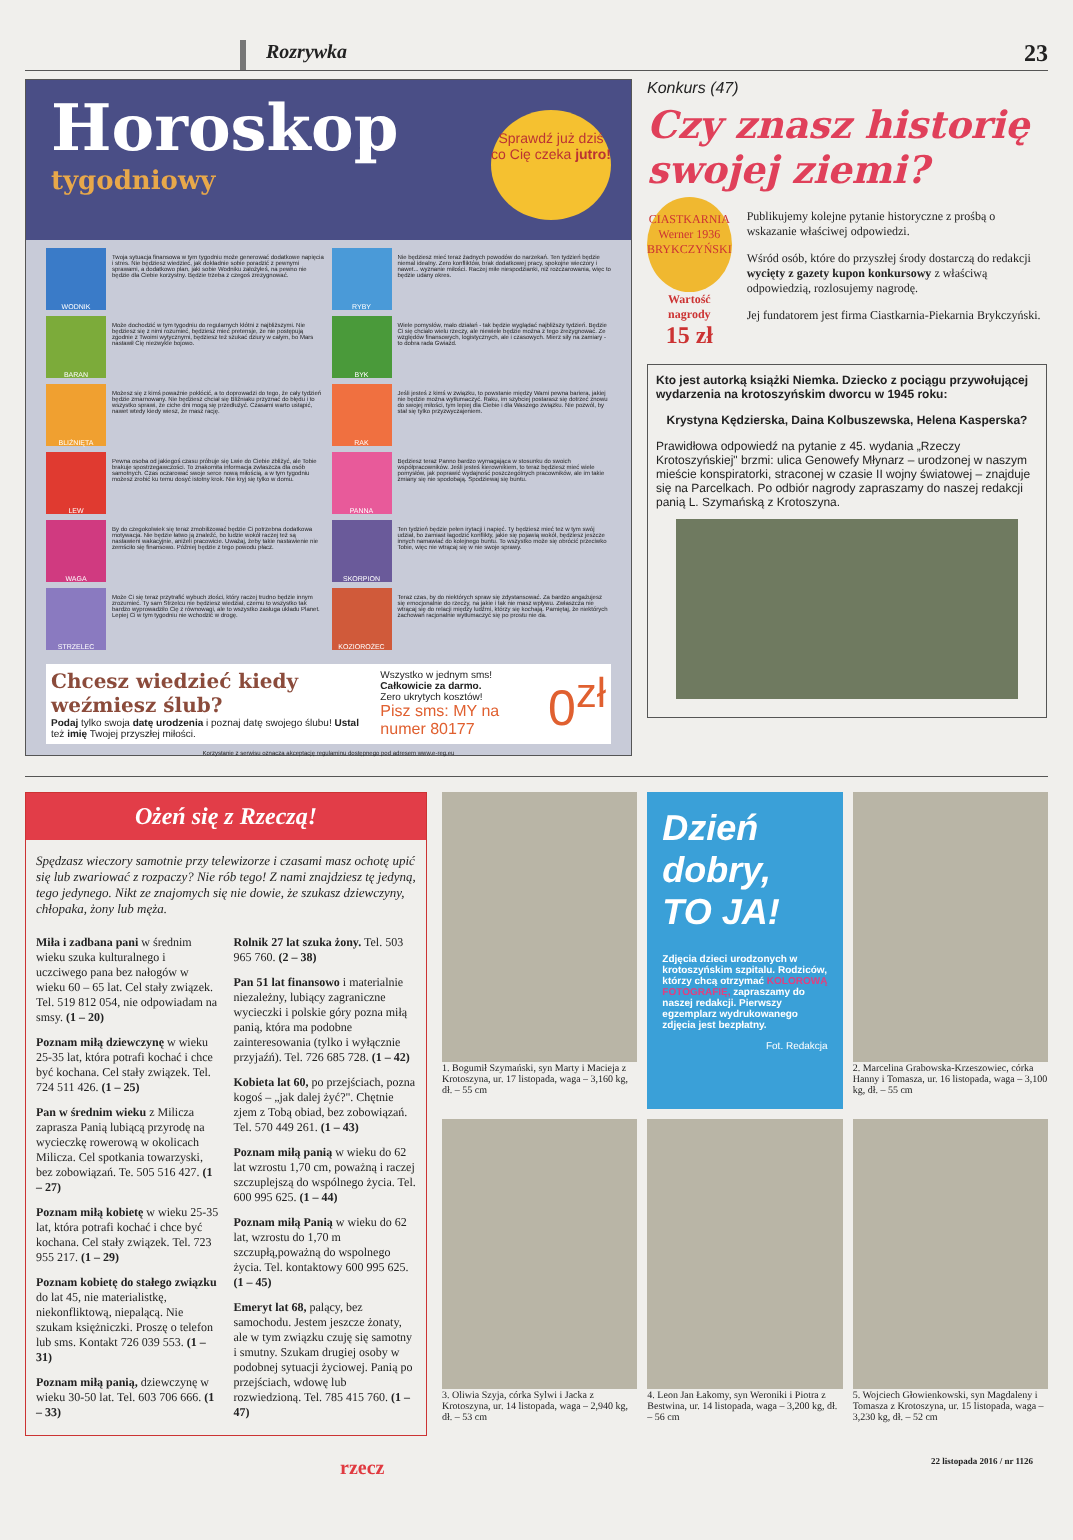Rozrywka 23
Horoskop
tygodniowy
Sprawdź już dziś co Cię czeka jutro!
WODNIK
Twoja sytuacja finansowa w tym tygodniu może generować dodatkowe napięcia i stres. Nie będziesz wiedzieć, jak dokładnie sobie poradzić z pewnymi sprawami, a dodatkowo plan, jaki sobie Wodniku założyłeś, na pewno nie będzie dla Ciebie korzystny. Będzie trzeba z czegoś zrezygnować.
RYBY
Nie będziesz mieć teraz żadnych powodów do narzekań. Ten tydzień będzie niemal idealny. Zero konfliktów, brak dodatkowej pracy, spokojne wieczory i nawet... wyznanie miłości. Raczej miłe niespodzianki, niż rozczarowania, więc to będzie udany okres.
BARAN
Może dochodzić w tym tygodniu do regularnych kłótni z najbliższymi. Nie będziesz się z nimi rozumieć, będziesz mieć pretensje, że nie postępują zgodnie z Twoimi wytycznymi, będziesz też szukać dziury w całym, bo Mars nastawił Cię niezwykle bojowo.
BYK
Wiele pomysłów, mało działań - tak będzie wyglądać najbliższy tydzień. Będzie Ci się chciało wielu rzeczy, ale niewiele będzie można z tego zrezygnować. Ze względów finansowych, logistycznych, ale i czasowych. Mierz siły na zamiary - to dobra rada Gwiazd.
BLIŹNIĘTA
Możesz się z kimś poważnie pokłócić, a to doprowadzi do tego, że cały tydzień będzie zmarnowany. Nie będziesz chciał się Bliźniaku przyznać do błędu i to wszystko sprawi, że ciche dni mogą się przedłużyć. Czasami warto ustąpić, nawet wtedy kiedy wiesz, że masz rację.
RAK
Jeśli jesteś z kimś w związku, to powstanie między Wami pewna bariera, jakiej nie będzie można wytłumaczyć. Raku, im szybciej postarasz się dotrzeć znowu do swojej miłości, tym lepiej dla Ciebie i dla Waszego związku. Nie pozwól, by stał się tylko przyzwyczajeniem.
LEW
Pewna osoba od jakiegoś czasu próbuje się Lwie do Ciebie zbliżyć, ale Tobie brakuje spostrzegawczości. To znakomita informacja zwłaszcza dla osób samotnych. Czas oczarować swoje serce nową miłością, a w tym tygodniu możesz zrobić ku temu dosyć istotny krok. Nie kryj się tylko w domu.
PANNA
Będziesz teraz Panno bardzo wymagająca w stosunku do swoich współpracowników. Jeśli jesteś kierownikiem, to teraz będziesz mieć wiele pomysłów, jak poprawić wydajność poszczególnych pracowników, ale im takie zmiany się nie spodobają. Spodziewaj się buntu.
WAGA
By do czegokolwiek się teraz zmobilizować będzie Ci potrzebna dodatkowa motywacja. Nie będzie łatwo ją znaleźć, bo ludzie wokół raczej też są nastawieni wakacyjnie, aniżeli pracowicie. Uważaj, żeby takie nastawienie nie zemściło się finansowo. Później będzie z tego powodu płacz.
SKORPION
Ten tydzień będzie pełen irytacji i napięć. Ty będziesz mieć tez w tym swój udział, bo zamiast łagodzić konflikty, jakie się pojawią wokół, będziesz jeszcze innych namawiać do kolejnego buntu. To wszystko może się obrócić przeciwko Tobie, więc nie wtrącaj się w nie swoje sprawy.
STRZELEC
Może Ci się teraz przytrafić wybuch złości, który raczej trudno będzie innym zrozumieć. Ty sam Strzelcu nie będziesz wiedział, czemu to wszystko tak bardzo wyprowadziło Cię z równowagi, ale to wszystko zasługa układu Planet. Lepiej Ci w tym tygodniu nie wchodzić w drogę.
KOZIOROŻEC
Teraz czas, by do niektórych spraw się zdystansować. Za bardzo angażujesz się emocjonalnie do rzeczy, na jakie i tak nie masz wpływu. Zwłaszcza nie wtrącaj się do relacji między ludźmi, którzy się kochają. Pamiętaj, że niektórych zachowań racjonalnie wytłumaczyć się po prostu nie da.
Chcesz wiedzieć kiedy weźmiesz ślub?
Podaj tylko swoja datę urodzenia i poznaj datę swojego ślubu! Ustal też imię Twojej przyszłej miłości.
Wszystko w jednym sms!
Całkowicie za darmo.
Zero ukrytych kosztów!
Pisz sms: MY na numer 80177
0<sup>zł</sup>
Korzystanie z serwisu oznacza akceptację regulaminu dostępnego pod adresem www.e-reg.eu
Konkurs (47)
Czy znasz historię swojej ziemi?
CIASTKARNIA Werner 1936 BRYKCZYŃSKI
Wartość nagrody
15 zł
Publikujemy kolejne pytanie historyczne z prośbą o wskazanie właściwej odpowiedzi.
Wśród osób, które do przyszłej środy dostarczą do redakcji wycięty z gazety kupon konkursowy z właściwą odpowiedzią, rozlosujemy nagrodę.
Jej fundatorem jest firma Ciastkarnia-Piekarnia Brykczyński.
Kto jest autorką książki Niemka. Dziecko z pociągu przywołującej wydarzenia na krotoszyńskim dworcu w 1945 roku:
Krystyna Kędzierska, Daina Kolbuszewska, Helena Kasperska?
Prawidłowa odpowiedź na pytanie z 45. wydania „Rzeczy Krotoszyńskiej" brzmi: ulica Genowefy Młynarz – urodzonej w naszym mieście konspiratorki, straconej w czasie II wojny światowej – znajduje się na Parcelkach. Po odbiór nagrody zapraszamy do naszej redakcji panią L. Szymańską z Krotoszyna.
Ożeń się z Rzeczą!
Spędzasz wieczory samotnie przy telewizorze i czasami masz ochotę upić się lub zwariować z rozpaczy? Nie rób tego! Z nami znajdziesz tę jedyną, tego jedynego. Nikt ze znajomych się nie dowie, że szukasz dziewczyny, chłopaka, żony lub męża.
Miła i zadbana pani w średnim wieku szuka kulturalnego i uczciwego pana bez nałogów w wieku 60 – 65 lat. Cel stały związek. Tel. 519 812 054, nie odpowiadam na smsy. (1 – 20)
Poznam miłą dziewczynę w wieku 25-35 lat, która potrafi kochać i chce być kochana. Cel stały związek. Tel. 724 511 426. (1 – 25)
Pan w średnim wieku z Milicza zaprasza Panią lubiącą przyrodę na wycieczkę rowerową w okolicach Milicza. Cel spotkania towarzyski, bez zobowiązań. Te. 505 516 427. (1 – 27)
Poznam miłą kobietę w wieku 25-35 lat, która potrafi kochać i chce być kochana. Cel stały związek. Tel. 723 955 217. (1 – 29)
Poznam kobietę do stałego związku do lat 45, nie materialistkę, niekonfliktową, niepalącą. Nie szukam księżniczki. Proszę o telefon lub sms. Kontakt 726 039 553. (1 – 31)
Poznam miłą panią, dziewczynę w wieku 30-50 lat. Tel. 603 706 666. (1 – 33)
Rolnik 27 lat szuka żony. Tel. 503 965 760. (2 – 38)
Pan 51 lat finansowo i materialnie niezależny, lubiący zagraniczne wycieczki i polskie góry pozna miłą panią, która ma podobne zainteresowania (tylko i wyłącznie przyjaźń). Tel. 726 685 728. (1 – 42)
Kobieta lat 60, po przejściach, pozna kogoś – „jak dalej żyć?". Chętnie zjem z Tobą obiad, bez zobowiązań. Tel. 570 449 261. (1 – 43)
Poznam miłą panią w wieku do 62 lat wzrostu 1,70 cm, poważną i raczej szczuplejszą do wspólnego życia. Tel. 600 995 625. (1 – 44)
Poznam miłą Panią w wieku do 62 lat, wzrostu do 1,70 m szczupłą,poważną do wspolnego życia. Tel. kontaktowy 600 995 625. (1 – 45)
Emeryt lat 68, palący, bez samochodu. Jestem jeszcze żonaty, ale w tym związku czuję się samotny i smutny. Szukam drugiej osoby w podobnej sytuacji życiowej. Panią po przejściach, wdowę lub rozwiedzioną. Tel. 785 415 760. (1 – 47)
1. Bogumił Szymański, syn Marty i Macieja z Krotoszyna, ur. 17 listopada, waga – 3,160 kg, dł. – 55 cm
Dzień dobry, TO JA!
Zdjęcia dzieci urodzonych w krotoszyńskim szpitalu. Rodziców, którzy chcą otrzymać KOLOROWĄ FOTOGRAFIĘ, zapraszamy do naszej redakcji. Pierwszy egzemplarz wydrukowanego zdjęcia jest bezpłatny.
Fot. Redakcja
2. Marcelina Grabowska-Krzeszowiec, córka Hanny i Tomasza, ur. 16 listopada, waga – 3,100 kg, dł. – 55 cm
3. Oliwia Szyja, córka Sylwi i Jacka z Krotoszyna, ur. 14 listopada, waga – 2,940 kg, dł. – 53 cm
4. Leon Jan Łakomy, syn Weroniki i Piotra z Bestwina, ur. 14 listopada, waga – 3,200 kg, dł. – 56 cm
5. Wojciech Głowienkowski, syn Magdaleny i Tomasza z Krotoszyna, ur. 15 listopada, waga – 3,230 kg, dł. – 52 cm
rzecz 22 listopada 2016 / nr 1126